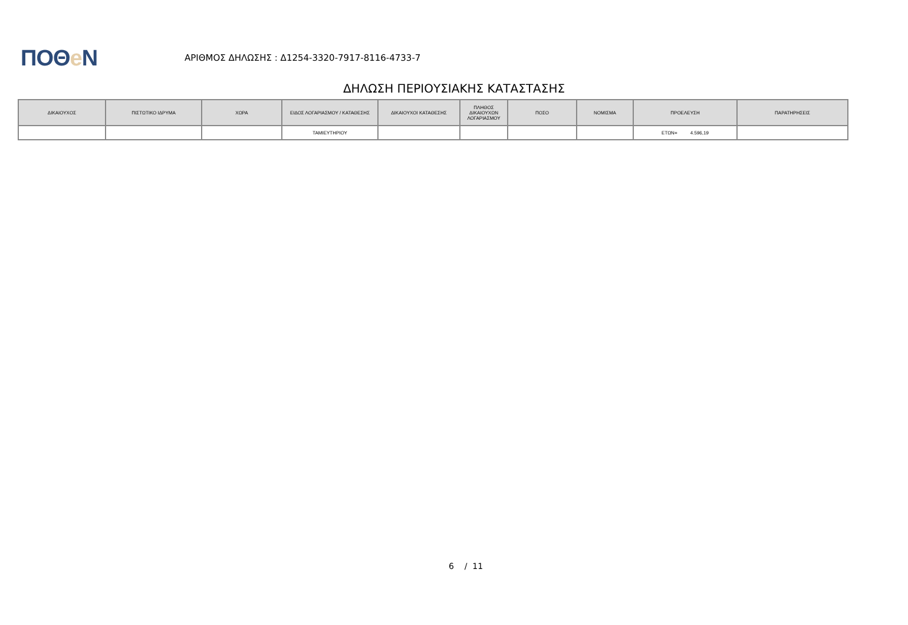ΠΟΘe Ν
ΑΡΙΘΜΟΣ ΔΗΛΩΣΗΣ : Δ1254-3320-7917-8116-4733-7
ΔΗΛΩΣΗ ΠΕΡΙΟΥΣΙΑΚΗΣ ΚΑΤΑΣΤΑΣΗΣ
| ΔΙΚΑΙΟΥΧΟΣ | ΠΙΣΤΩΤΙΚΟ ΙΔΡΥΜΑ | ΧΩΡΑ | ΕΙΔΟΣ ΛΟΓΑΡΙΑΣΜΟΥ / ΚΑΤΑΘΕΣΗΣ | ΔΙΚΑΙΟΥΧΟΙ ΚΑΤΑΘΕΣΗΣ | ΠΛΗΘΟΣ ΔΙΚΑΙΟΥΧΩΝ ΛΟΓΑΡΙΑΣΜΟΥ | ΠΟΣΟ | ΝΟΜΙΣΜΑ | ΠΡΟΕΛΕΥΣΗ | ΠΑΡΑΤΗΡΗΣΕΙΣ |
| --- | --- | --- | --- | --- | --- | --- | --- | --- | --- |
| | | | ΤΑΜΙΕΥΤΗΡΙΟΥ | | | | | ΕΤΩΝ= 4.596,19 | |
6 / 11